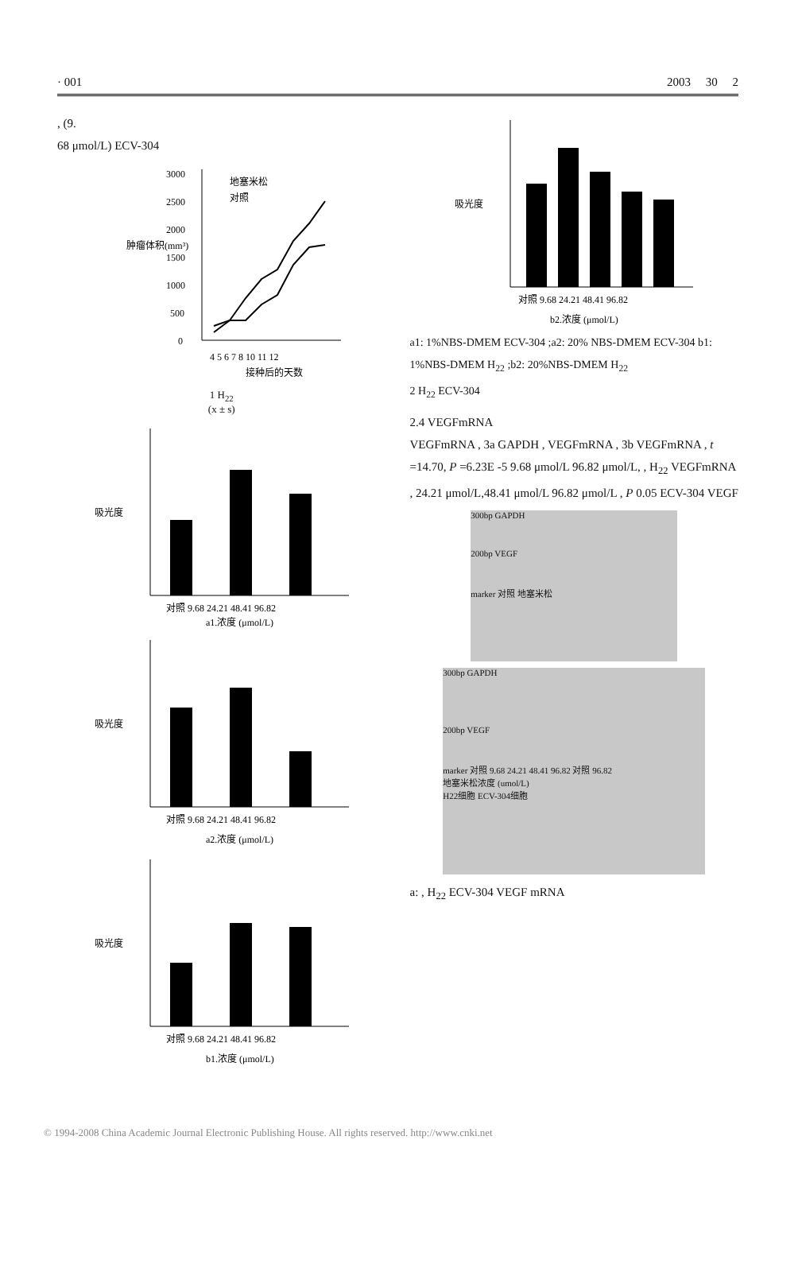· 001 2003 30 2
, (9.
68 μmol/L) ECV-304
3000
2500
2000
1500
1000
500
0
地塞米松
对照
4 5 6 7 8 10 11 12
接种后的天数
肿瘤体积(mm³)
1 H<sub>22</sub>
(x ± s)
吸光度
对照 9.68 24.21 48.41 96.82
a1.浓度 (μmol/L)
吸光度
对照 9.68 24.21 48.41 96.82
a2.浓度 (μmol/L)
吸光度
对照 9.68 24.21 48.41 96.82
b1.浓度 (μmol/L)
吸光度
对照 9.68 24.21 48.41 96.82
b2.浓度 (μmol/L)
a1: 1%NBS-DMEM ECV-304 ;a2: 20% NBS-DMEM ECV-304 b1: 1%NBS-DMEM H<sub>22</sub> ;b2: 20%NBS-DMEM H<sub>22</sub>
2 H<sub>22</sub> ECV-304
2.4 VEGFmRNA
VEGFmRNA , 3a GAPDH , VEGFmRNA , 3b VEGFmRNA , t =14.70, P =6.23E -5 9.68 μmol/L 96.82 μmol/L, , H<sub>22</sub> VEGFmRNA , 24.21 μmol/L,48.41 μmol/L 96.82 μmol/L , P 0.05 ECV-304 VEGF
300bp GAPDH
200bp VEGF
marker 对照 地塞米松
300bp GAPDH
200bp VEGF
marker 对照 9.68 24.21 48.41 96.82 对照 96.82
地塞米松浓度 (umol/L)
H22细胞 ECV-304细胞
a: , H<sub>22</sub> ECV-304 VEGF mRNA
© 1994-2008 China Academic Journal Electronic Publishing House. All rights reserved. http://www.cnki.net